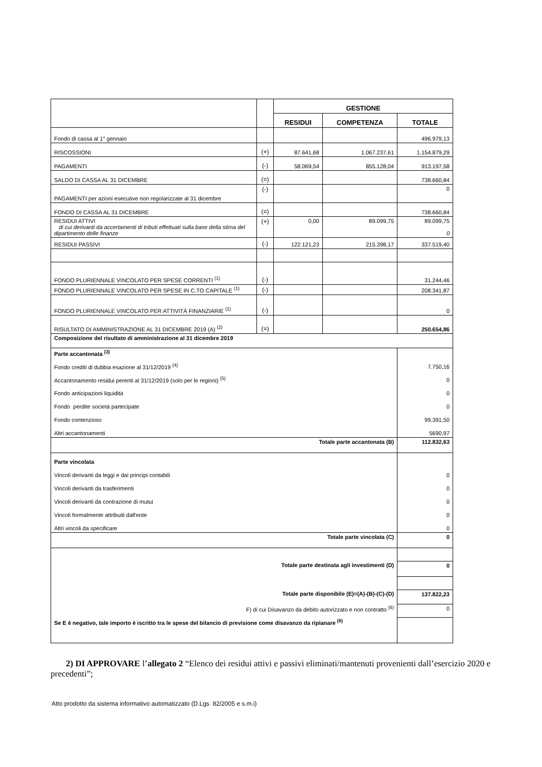| | | GESTIONE | | |
| --- | --- | --- | --- | --- |
| | | RESIDUI | COMPETENZA | TOTALE |
| Fondo di cassa al 1° gennaio | | | | 496.979,13 |
| RISCOSSIONI | (+) | 87.641,68 | 1.067.237,61 | 1.154.879,29 |
| PAGAMENTI | (-) | 58.069,54 | 855.128,04 | 913.197,58 |
| SALDO DI CASSA AL 31 DICEMBRE | (=) | | | 738.660,84 |
| PAGAMENTI per azioni esecutive non regolarizzate al 31 dicembre | (-) | | | 0 |
| FONDO DI CASSA AL 31 DICEMBRE | (=) | | | 738.660,84 |
| RESIDUI ATTIVI di cui derivanti da accertamenti di tributi effettuati sulla base della stima del dipartimento delle finanze | (+) | 0,00 | 89.099,75 | 89.099,75 0 |
| RESIDUI PASSIVI | (-) | 122.121,23 | 215.398,17 | 337.519,40 |
| FONDO PLURIENNALE VINCOLATO PER SPESE CORRENTI <sup>(1)</sup> | (-) | | | 31.244,46 |
| FONDO PLURIENNALE VINCOLATO PER SPESE IN C.TO CAPITALE <sup>(1)</sup> | (-) | | | 208.341,87 |
| FONDO PLURIENNALE VINCOLATO PER ATTIVITÀ FINANZIARIE <sup>(1)</sup> | (-) | | | 0 |
| RISULTATO DI AMMINISTRAZIONE AL 31 DICEMBRE 2019 (A) <sup>(2)</sup> | (=) | | | 250.654,86 |
| Composizione del risultato di amministrazione al 31 dicembre 2019 | | | | |
| Parte accantonata <sup>(3)</sup> | | | | |
| Fondo crediti di dubbia esazione al 31/12/2019 <sup>(4)</sup> | | | | 7.750,16 |
| Accantonamento residui perenti al 31/12/2019 (solo per le regioni) <sup>(5)</sup> | | | | 0 |
| Fondo anticipazioni liquidità | | | | 0 |
| Fondo perdite società partecipate | | | | 0 |
| Fondo contenzioso | | | | 99.391,50 |
| Altri accantonamenti | | | | 5690,97 |
| Totale parte accantonata (B) | | | | 112.832,63 |
| Parte vincolata | | | | |
| Vincoli derivanti da leggi e dai principi contabili | | | | 0 |
| Vincoli derivanti da trasferimenti | | | | 0 |
| Vincoli derivanti da contrazione di mutui | | | | 0 |
| Vincoli formalmente attribuiti dall'ente | | | | 0 |
| Altri vincoli da specificare | | | | 0 |
| Totale parte vincolata (C) | | | | 0 |
| Totale parte destinata agli investimenti (D) | | | | 0 |
| Totale parte disponibile (E)=(A)-(B)-(C)-(D) | | | | 137.822,23 |
| F) di cui Disavanzo da debito autorizzato e non contratto <sup>(6)</sup> | | | | 0 |
| Se E è negativo, tale importo è iscritto tra le spese del bilancio di previsione come disavanzo da ripianare <sup>(6)</sup> | | | | |
2) DI APPROVARE l’allegato 2 “Elenco dei residui attivi e passivi eliminati/mantenuti provenienti dall’esercizio 2020 e precedenti”;
Atto prodotto da sistema informativo automatizzato (D.Lgs 82/2005 e s.m.i)